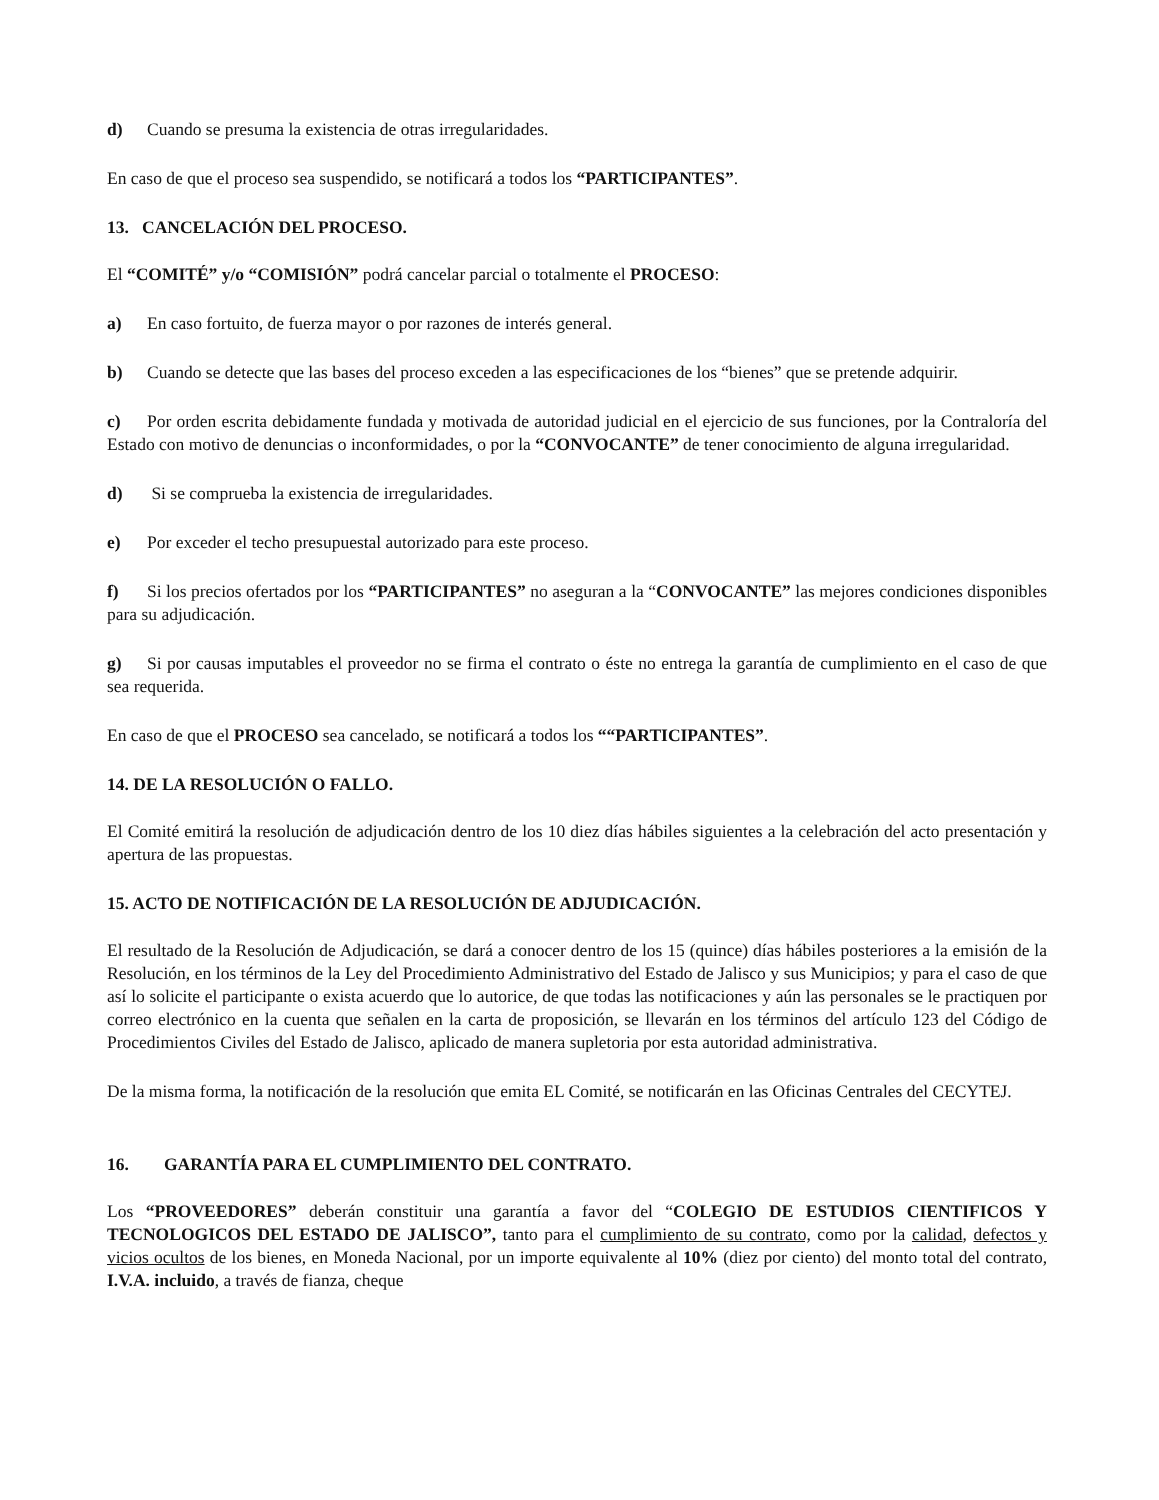d) Cuando se presuma la existencia de otras irregularidades.
En caso de que el proceso sea suspendido, se notificará a todos los “PARTICIPANTES”.
13. CANCELACIÓN DEL PROCESO.
El “COMITÉ” y/o “COMISIÓN” podrá cancelar parcial o totalmente el PROCESO:
a) En caso fortuito, de fuerza mayor o por razones de interés general.
b) Cuando se detecte que las bases del proceso exceden a las especificaciones de los “bienes” que se pretende adquirir.
c) Por orden escrita debidamente fundada y motivada de autoridad judicial en el ejercicio de sus funciones, por la Contraloría del Estado con motivo de denuncias o inconformidades, o por la “CONVOCANTE” de tener conocimiento de alguna irregularidad.
d) Si se comprueba la existencia de irregularidades.
e) Por exceder el techo presupuestal autorizado para este proceso.
f) Si los precios ofertados por los “PARTICIPANTES” no aseguran a la “CONVOCANTE” las mejores condiciones disponibles para su adjudicación.
g) Si por causas imputables el proveedor no se firma el contrato o éste no entrega la garantía de cumplimiento en el caso de que sea requerida.
En caso de que el PROCESO sea cancelado, se notificará a todos los ““PARTICIPANTES”.
14. DE LA RESOLUCIÓN O FALLO.
El Comité emitirá la resolución de adjudicación dentro de los 10 diez días hábiles siguientes a la celebración del acto presentación y apertura de las propuestas.
15. ACTO DE NOTIFICACIÓN DE LA RESOLUCIÓN DE ADJUDICACIÓN.
El resultado de la Resolución de Adjudicación, se dará a conocer dentro de los 15 (quince) días hábiles posteriores a la emisión de la Resolución, en los términos de la Ley del Procedimiento Administrativo del Estado de Jalisco y sus Municipios; y para el caso de que así lo solicite el participante o exista acuerdo que lo autorice, de que todas las notificaciones y aún las personales se le practiquen por correo electrónico en la cuenta que señalen en la carta de proposición, se llevarán en los términos del artículo 123 del Código de Procedimientos Civiles del Estado de Jalisco, aplicado de manera supletoria por esta autoridad administrativa.
De la misma forma, la notificación de la resolución que emita EL Comité, se notificarán en las Oficinas Centrales del CECYTEJ.
16. GARANTÍA PARA EL CUMPLIMIENTO DEL CONTRATO.
Los “PROVEEDORES” deberán constituir una garantía a favor del “COLEGIO DE ESTUDIOS CIENTIFICOS Y TECNOLOGICOS DEL ESTADO DE JALISCO”, tanto para el cumplimiento de su contrato, como por la calidad, defectos y vicios ocultos de los bienes, en Moneda Nacional, por un importe equivalente al 10% (diez por ciento) del monto total del contrato, I.V.A. incluido, a través de fianza, cheque